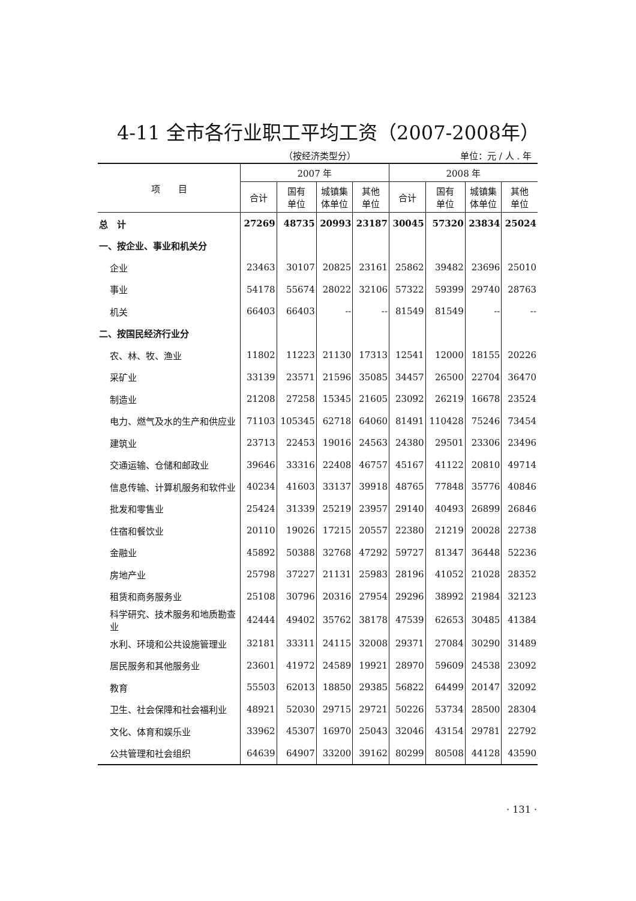4-11 全市各行业职工平均工资（2007-2008年）
（按经济类型分） 单位：元 / 人 . 年
| 项 目 | 2007 年 | | | | 2008 年 | | | |
| --- | --- | --- | --- | --- | --- | --- | --- | --- |
| | 合计 | 国有 单位 | 城镇集 体单位 | 其他 单位 | 合计 | 国有 单位 | 城镇集 体单位 | 其他 单位 |
| 总 计 | 27269 | 48735 | 20993 | 23187 | 30045 | 57320 | 23834 | 25024 |
| 一、按企业、事业和机关分 | | | | | | | | |
| 企业 | 23463 | 30107 | 20825 | 23161 | 25862 | 39482 | 23696 | 25010 |
| 事业 | 54178 | 55674 | 28022 | 32106 | 57322 | 59399 | 29740 | 28763 |
| 机关 | 66403 | 66403 | -- | -- | 81549 | 81549 | -- | -- |
| 二、按国民经济行业分 | | | | | | | | |
| 农、林、牧、渔业 | 11802 | 11223 | 21130 | 17313 | 12541 | 12000 | 18155 | 20226 |
| 采矿业 | 33139 | 23571 | 21596 | 35085 | 34457 | 26500 | 22704 | 36470 |
| 制造业 | 21208 | 27258 | 15345 | 21605 | 23092 | 26219 | 16678 | 23524 |
| 电力、燃气及水的生产和供应业 | 71103 | 105345 | 62718 | 64060 | 81491 | 110428 | 75246 | 73454 |
| 建筑业 | 23713 | 22453 | 19016 | 24563 | 24380 | 29501 | 23306 | 23496 |
| 交通运输、仓储和邮政业 | 39646 | 33316 | 22408 | 46757 | 45167 | 41122 | 20810 | 49714 |
| 信息传输、计算机服务和软件业 | 40234 | 41603 | 33137 | 39918 | 48765 | 77848 | 35776 | 40846 |
| 批发和零售业 | 25424 | 31339 | 25219 | 23957 | 29140 | 40493 | 26899 | 26846 |
| 住宿和餐饮业 | 20110 | 19026 | 17215 | 20557 | 22380 | 21219 | 20028 | 22738 |
| 金融业 | 45892 | 50388 | 32768 | 47292 | 59727 | 81347 | 36448 | 52236 |
| 房地产业 | 25798 | 37227 | 21131 | 25983 | 28196 | 41052 | 21028 | 28352 |
| 租赁和商务服务业 | 25108 | 30796 | 20316 | 27954 | 29296 | 38992 | 21984 | 32123 |
| 科学研究、技术服务和地质勘查业 | 42444 | 49402 | 35762 | 38178 | 47539 | 62653 | 30485 | 41384 |
| 水利、环境和公共设施管理业 | 32181 | 33311 | 24115 | 32008 | 29371 | 27084 | 30290 | 31489 |
| 居民服务和其他服务业 | 23601 | 41972 | 24589 | 19921 | 28970 | 59609 | 24538 | 23092 |
| 教育 | 55503 | 62013 | 18850 | 29385 | 56822 | 64499 | 20147 | 32092 |
| 卫生、社会保障和社会福利业 | 48921 | 52030 | 29715 | 29721 | 50226 | 53734 | 28500 | 28304 |
| 文化、体育和娱乐业 | 33962 | 45307 | 16970 | 25043 | 32046 | 43154 | 29781 | 22792 |
| 公共管理和社会组织 | 64639 | 64907 | 33200 | 39162 | 80299 | 80508 | 44128 | 43590 |
· 131 ·